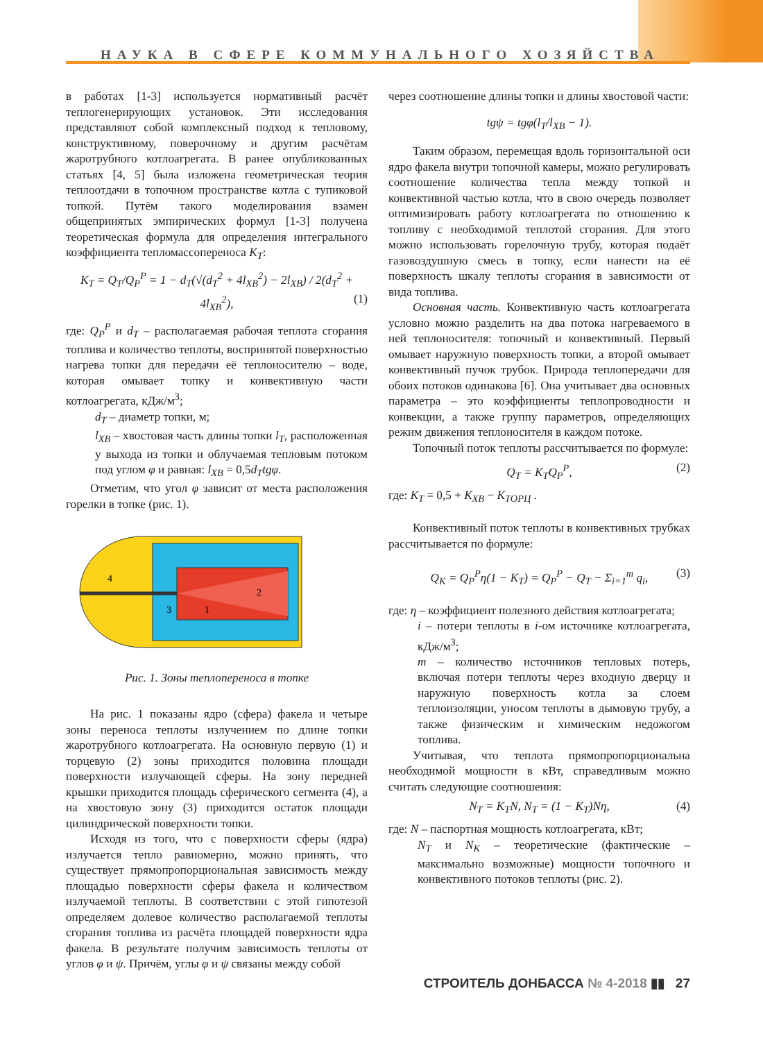НАУКА В СФЕРЕ КОММУНАЛЬНОГО ХОЗЯЙСТВА
в работах [1-3] используется нормативный расчёт теплогенерирующих установок. Эти исследования представляют собой комплексный подход к тепловому, конструктивному, поверочному и другим расчётам жаротрубного котлоагрегата. В ранее опубликованных статьях [4, 5] была изложена геометрическая теория теплоотдачи в топочном пространстве котла с тупиковой топкой. Путём такого моделирования взамен общепринятых эмпирических формул [1-3] получена теоретическая формула для определения интегрального коэффициента тепломассопереноса K<sub>T</sub>:
K<sub>T</sub> = Q<sub>T</sub>/Q<sub>P</sub><sup>P</sup> = 1 − d<sub>T</sub>(√(d<sub>T</sub><sup>2</sup> + 4l<sub>XB</sub><sup>2</sup>) − 2l<sub>XB</sub>) / 2(d<sub>T</sub><sup>2</sup> + 4l<sub>XB</sub><sup>2</sup>), (1)
где: Q<sub>P</sub><sup>P</sup> и d<sub>T</sub> – располагаемая рабочая теплота сгорания топлива и количество теплоты, воспринятой поверхностью нагрева топки для передачи её теплоносителю – воде, которая омывает топку и конвективную части котлоагрегата, кДж/м<sup>3</sup>;
d<sub>T</sub> – диаметр топки, м;
l<sub>XB</sub> – хвостовая часть длины топки l<sub>T</sub>, расположенная у выхода из топки и облучаемая тепловым потоком под углом φ и равная: l<sub>XB</sub> = 0,5d<sub>T</sub>tgφ.
Отметим, что угол φ зависит от места расположения горелки в топке (рис. 1).
4
2
1
3
Рис. 1. Зоны теплопереноса в топке
На рис. 1 показаны ядро (сфера) факела и четыре зоны переноса теплоты излучением по длине топки жаротрубного котлоагрегата. На основную первую (1) и торцевую (2) зоны приходится половина площади поверхности излучающей сферы. На зону передней крышки приходится площадь сферического сегмента (4), а на хвостовую зону (3) приходится остаток площади цилиндрической поверхности топки.
Исходя из того, что с поверхности сферы (ядра) излучается тепло равномерно, можно принять, что существует прямопропорциональная зависимость между площадью поверхности сферы факела и количеством излучаемой теплоты. В соответствии с этой гипотезой определяем долевое количество располагаемой теплоты сгорания топлива из расчёта площадей поверхности ядра факела. В результате получим зависимость теплоты от углов φ и ψ. Причём, углы φ и ψ связаны между собой
через соотношение длины топки и длины хвостовой части:
tgψ = tgφ(l<sub>T</sub>/l<sub>XB</sub> − 1).
Таким образом, перемещая вдоль горизонтальной оси ядро факела внутри топочной камеры, можно регулировать соотношение количества тепла между топкой и конвективной частью котла, что в свою очередь позволяет оптимизировать работу котлоагрегата по отношению к топливу с необходимой теплотой сгорания. Для этого можно использовать горелочную трубу, которая подаёт газовоздушную смесь в топку, если нанести на её поверхность шкалу теплоты сгорания в зависимости от вида топлива.
Основная часть. Конвективную часть котлоагрегата условно можно разделить на два потока нагреваемого в ней теплоносителя: топочный и конвективный. Первый омывает наружную поверхность топки, а второй омывает конвективный пучок трубок. Природа теплопередачи для обоих потоков одинакова [6]. Она учитывает два основных параметра – это коэффициенты теплопроводности и конвекции, а также группу параметров, определяющих режим движения теплоносителя в каждом потоке.
Топочный поток теплоты рассчитывается по формуле:
Q<sub>T</sub> = K<sub>T</sub>Q<sub>P</sub><sup>P</sup>, (2)
где: K<sub>T</sub> = 0,5 + K<sub>XB</sub> − K<sub>ТОРЦ</sub> .
Конвективный поток теплоты в конвективных трубках рассчитывается по формуле:
Q<sub>K</sub> = Q<sub>P</sub><sup>P</sup>η(1 − K<sub>T</sub>) = Q<sub>P</sub><sup>P</sup> − Q<sub>T</sub> − Σ<sub>i=1</sub><sup>m</sup> q<sub>i</sub>, (3)
где: η – коэффициент полезного действия котлоагрегата;
i – потери теплоты в i-ом источнике котлоагрегата, кДж/м<sup>3</sup>;
m – количество источников тепловых потерь, включая потери теплоты через входную дверцу и наружную поверхность котла за слоем теплоизоляции, уносом теплоты в дымовую трубу, а также физическим и химическим недожогом топлива.
Учитывая, что теплота прямопропорциональна необходимой мощности в кВт, справедливым можно считать следующие соотношения:
N<sub>T</sub> = K<sub>T</sub>N, N<sub>T</sub> = (1 − K<sub>T</sub>)Nη, (4)
где: N – паспортная мощность котлоагрегата, кВт;
N<sub>T</sub> и N<sub>K</sub> – теоретические (фактические – максимально возможные) мощности топочного и конвективного потоков теплоты (рис. 2).
СТРОИТЕЛЬ ДОНБАССА № 4-2018 ▮▮ 27